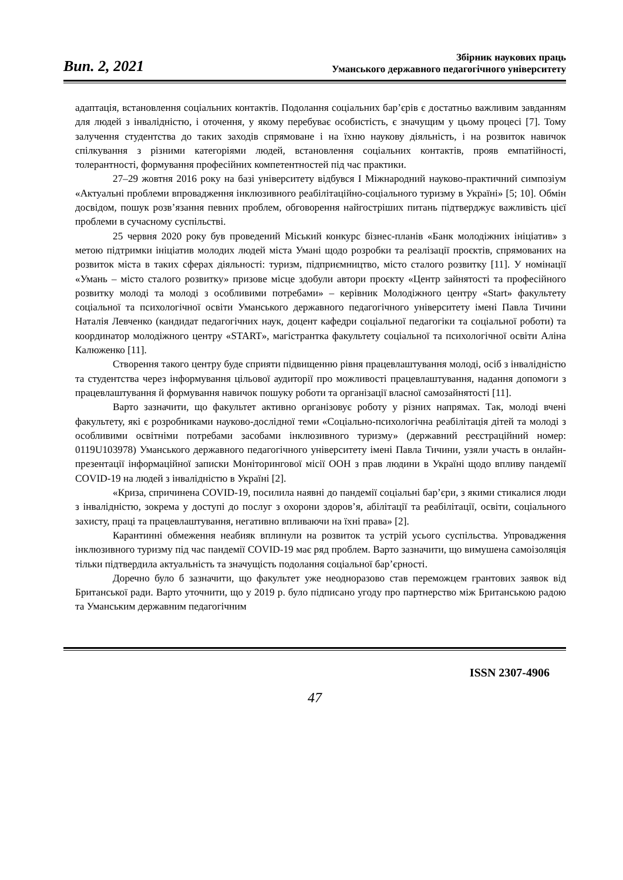Вип. 2, 2021
Збірник наукових праць
Уманського державного педагогічного університету
адаптація, встановлення соціальних контактів. Подолання соціальних бар’єрів є достатньо важливим завданням для людей з інвалідністю, і оточення, у якому перебуває особистість, є значущим у цьому процесі [7]. Тому залучення студентства до таких заходів спрямоване і на їхню наукову діяльність, і на розвиток навичок спілкування з різними категоріями людей, встановлення соціальних контактів, прояв емпатійності, толерантності, формування професійних компетентностей під час практики.
27–29 жовтня 2016 року на базі університету відбувся І Міжнародний науково-практичний симпозіум «Актуальні проблеми впровадження інклюзивного реабілітаційно-соціального туризму в Україні» [5; 10]. Обмін досвідом, пошук розв’язання певних проблем, обговорення найгостріших питань підтверджує важливість цієї проблеми в сучасному суспільстві.
25 червня 2020 року був проведений Міський конкурс бізнес-планів «Банк молодіжних ініціатив» з метою підтримки ініціатив молодих людей міста Умані щодо розробки та реалізації проєктів, спрямованих на розвиток міста в таких сферах діяльності: туризм, підприємництво, місто сталого розвитку [11]. У номінації «Умань – місто сталого розвитку» призове місце здобули автори проєкту «Центр зайнятості та професійного розвитку молоді та молоді з особливими потребами» – керівник Молодіжного центру «Start» факультету соціальної та психологічної освіти Уманського державного педагогічного університету імені Павла Тичини Наталія Левченко (кандидат педагогічних наук, доцент кафедри соціальної педагогіки та соціальної роботи) та координатор молодіжного центру «START», магістрантка факультету соціальної та психологічної освіти Аліна Калюженко [11].
Створення такого центру буде сприяти підвищенню рівня працевлаштування молоді, осіб з інвалідністю та студентства через інформування цільової аудиторії про можливості працевлаштування, надання допомоги з працевлаштування й формування навичок пошуку роботи та організації власної самозайнятості [11].
Варто зазначити, що факультет активно організовує роботу у різних напрямах. Так, молоді вчені факультету, які є розробниками науково-дослідної теми «Соціально-психологічна реабілітація дітей та молоді з особливими освітніми потребами засобами інклюзивного туризму» (державний реєстраційний номер: 0119U103978) Уманського державного педагогічного університету імені Павла Тичини, узяли участь в онлайн-презентації інформаційної записки Моніторингової місії ООН з прав людини в Україні щодо впливу пандемії COVID-19 на людей з інвалідністю в Україні [2].
«Криза, спричинена COVID-19, посилила наявні до пандемії соціальні бар’єри, з якими стикалися люди з інвалідністю, зокрема у доступі до послуг з охорони здоров’я, абілітації та реабілітації, освіти, соціального захисту, праці та працевлаштування, негативно впливаючи на їхні права» [2].
Карантинні обмеження неабияк вплинули на розвиток та устрій усього суспільства. Упровадження інклюзивного туризму під час пандемії COVID-19 має ряд проблем. Варто зазначити, що вимушена самоізоляція тільки підтвердила актуальність та значущість подолання соціальної бар’єрності.
Доречно було б зазначити, що факультет уже неодноразово став переможцем грантових заявок від Британської ради. Варто уточнити, що у 2019 р. було підписано угоду про партнерство між Британською радою та Уманським державним педагогічним
ISSN 2307-4906
47